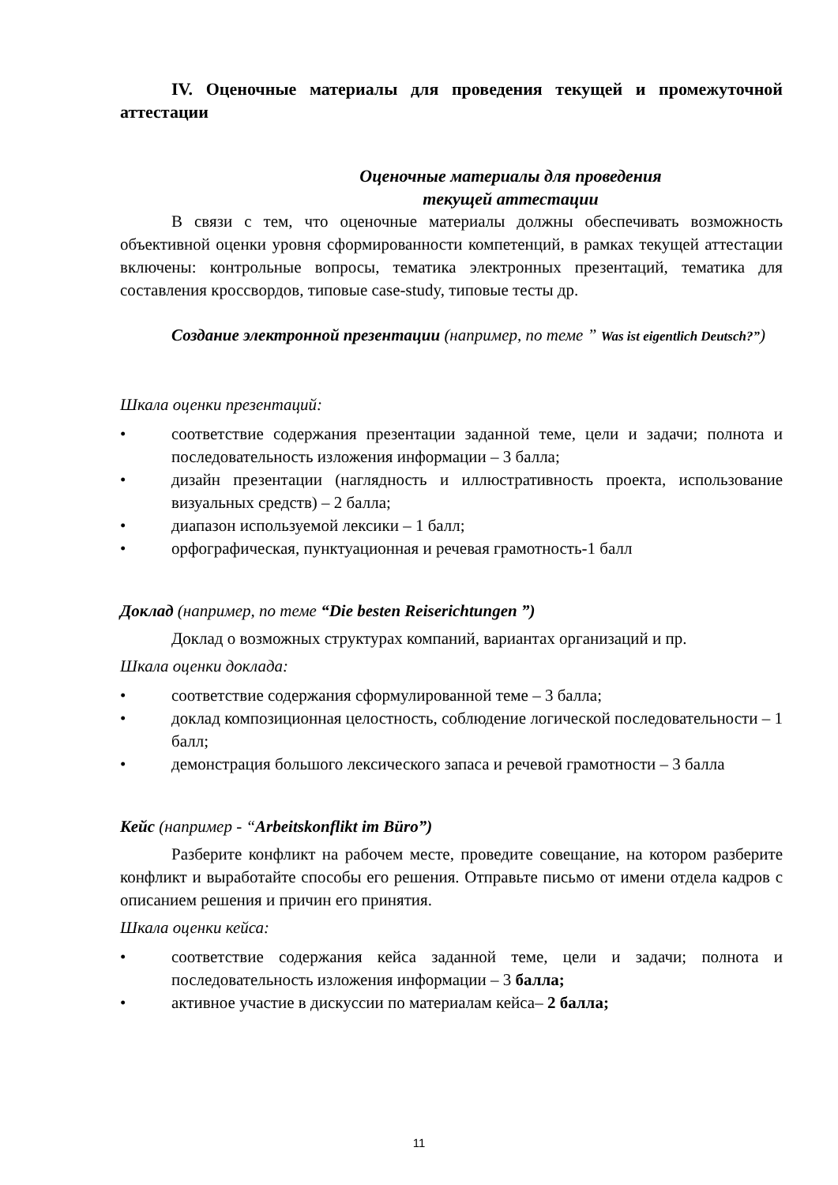IV. Оценочные материалы для проведения текущей и промежуточной аттестации
Оценочные материалы для проведения
текущей аттестации
В связи с тем, что оценочные материалы должны обеспечивать возможность объективной оценки уровня сформированности компетенций, в рамках текущей аттестации включены: контрольные вопросы, тематика электронных презентаций, тематика для составления кроссвордов, типовые case-study, типовые тесты др.
Создание электронной презентации (например, по теме ” Was ist eigentlich Deutsch?”)
Шкала оценки презентаций:
• соответствие содержания презентации заданной теме, цели и задачи; полнота и последовательность изложения информации – 3 балла;
• дизайн презентации (наглядность и иллюстративность проекта, использование визуальных средств) – 2 балла;
• диапазон используемой лексики – 1 балл;
• орфографическая, пунктуационная и речевая грамотность-1 балл
Доклад (например, по теме “Die besten Reiserichtungen ”)
Доклад о возможных структурах компаний, вариантах организаций и пр.
Шкала оценки доклада:
• соответствие содержания сформулированной теме – 3 балла;
• доклад композиционная целостность, соблюдение логической последовательности – 1 балл;
• демонстрация большого лексического запаса и речевой грамотности – 3 балла
Кейс (например - “Arbeitskonflikt im Büro”)
Разберите конфликт на рабочем месте, проведите совещание, на котором разберите конфликт и выработайте способы его решения. Отправьте письмо от имени отдела кадров с описанием решения и причин его принятия.
Шкала оценки кейса:
• соответствие содержания кейса заданной теме, цели и задачи; полнота и последовательность изложения информации – 3 балла;
• активное участие в дискуссии по материалам кейса– 2 балла;
11